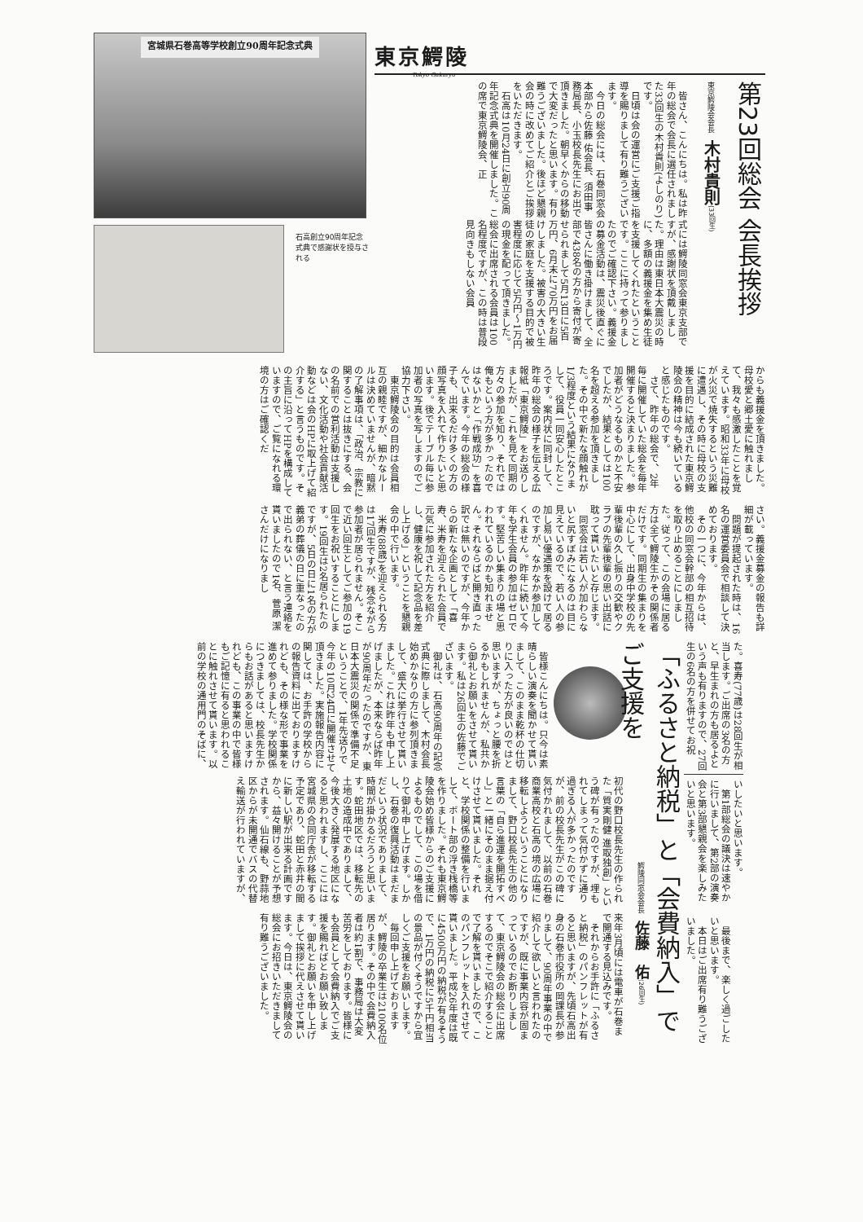東京鰐陵 Tokyo Gakuryo
第23回総会 会長挨拶
東京鰐陵会会長　木村貴則(33回生)
皆さん、こんにちは。私は昨年の総会で会長に選任されました33回生の木村貴則(よしのり)です。
日頃は会の運営にご支援ご指導を賜りまして有り難うございます。
今日の総会には、石巻同窓会本部から佐藤 佑会長、須田事務局長、小玉校長先生にお出で頂きました。朝早くからの移動で大変だったと思います。有り難うございました。後ほど懇親会の時に改めてご紹介とご挨拶をいただきます。
石高は10月24日に創立90周年記念式典を開催しました。この席で東京鰐陵会、正
式には鰐陵同窓会東京支部ですが、感謝状を頂戴しました。理由は東日本大震災の時に、多額の義援金を集め生徒を支援してくれたということです。ここに持って参りましたのでご確認下さい。義援金の募金活動は、震災後直ぐに皆さんに働き掛けまして、全部で438名の方から寄付が寄せられまして5月13日に5百万円、6月末に70万円をお届けしました。被害の大きい生徒の家庭を支援する目的で被害程度に応じて5万円～1万円の現金を配って頂きました。総会に出席される会員は100名程度ですが、この時は普段見向きもしない会員
宮城県石巻高等学校創立90周年記念式典
石高創立90周年記念式典で感謝状を授与される
からも義援金を頂きました。母校愛と郷土愛に触れまして、我々も感激したことを覚えています。昭和33年に母校が火災で焼失するという災難に遭遇し、その時に母校の支援を目的に結成された東京鰐陵会の精神は今も続いていると感じたものです。
さて、昨年の総会で、2年毎に開催していた総会を毎年開催すると決まりました。参加者がどうなるものかと不安でしたが、結果としては100名を超える参加を頂きました。その中で新たな顔触れが1/3程度という結果になりまして、役員一同安心したところです。案内状に同封して、昨年の総会の様子を伝える広報紙「東京鰐陵」をお送りしましたが、これを見て同期の方々の参加を知り、それでは俺もという方が多かったのではないかと「作戦成功」を喜んでいます。今年の総会の様子も、出来るだけ多くの方の顔写真を入れて作りたいと思います。後でテーブル毎に参加者の写真を写しますのでご協力下さい。
東京鰐陵会の目的は会員相互の親睦ですが、細かなルールは決めていませんが、暗黙の了解事項は、「政治、宗教に関することは抜きにする、会の名前での営利活動は支援しない、文化活動や社会貢献活動などは会のHPに取上げて紹介する」と言うものです。その主旨に沿ってHPを構成していますので、ご覧になれる環境の方はご確認くだ
さい。義援金募金の報告も詳細が載っています。
問題が提起された時は、16名の運営委員会で相談して決めております。
その一つに、今年からは、他校の同窓会幹部の相互招待を取り止めることにしました。従って、この会場に居る方は全て鰐陵生かその関係者だけです。同期生の集まりを中心にして、出身中学校の先輩後輩の久し振りの交歓やクラブの先輩後輩の思い出話に耽って貰いたいと存じます。
同窓会は若い人が加わらないと尻すぼみになるのは目に見えているので、若い人の参加し易い優遇策を設けて居るのですが、なかなか参加してくれません。昨年に続いて今年も学生会員の参加はゼロです。堅苦しい集まりの場と思われているのかも知れません。それならばと開き直った訳では無いのですが、今年からの新たな企画として「喜寿、米寿を迎えられた会員で元気に参加された方を紹介し、健康を祝して記念品を差し上げる」ということを懇親会の中で行います。
米寿(88歳)を迎えられる方は17回生ですが、残念ながら参加者が居られません。そこで近い回生としてご参加の19回生をお祝いすることにします。19回生は2名居られたのですが、5日の日に1名の方が義弟の葬儀の日に重なったので出られない、と言う連絡を貰いましたので1名、菅原 潔さんだけになりまし
た。喜寿(77歳)は28回生が相当します。ご出席の3名の方と、早生まれの方も居るよという声も有りますので、27回生の6名の方を併せてお祝
いしたいと思います。
第1部総会の議決は速やかに行いまして、第2部の演奏会と第3部懇親会を楽しみたいと思います。
最後まで、楽しく過ごしたいと思います。
本日はご出席有り難うございました。
「ふるさと納税」と「会費納入」でご支援を
鰐陵同窓会会長　佐藤　佑(26回生)
皆様こんにちは。只今は素晴らしい演奏を聞かせて貰いまして、このまま乾杯の仕切りに入った方が良いのではと思いますが、ちょっと腰を折るかもしれませんが、私共から御礼とお願いをさせて貰います。私は26回生の佐藤でございます。
御礼は、石高90周年の記念式典に際しまして、木村会長始めかなりの方に参列頂きまして、盛大に挙行させて貰いました。これは昨年も申し上げましたが、本来ならば昨年が90周年だったのですが、東日本大震災の関係で準備不足ということで、1年先送りで今年の10月24日に開催させて頂きました。実施報告内容に関しては、お手許の学校からの報告資料に出ておりますけれども、その様な形で事業を進めて参りました。学校関係につきましては、校長先生からもお話があると思いますけれども、この事業の中で皆様もご記憶に有ると思われることに触れさせて貰います。以前の学校の通用門のそばに、
初代の野口校長先生の作られた「質実剛健 進取独創」という碑が有ったのですが、埋もれてしまって気付かずに通り過ぎる人が多かったのですが、前の校長先生がこの碑に気付かれまして、以前の石巻商業高校と石高の境の広場に移転しようということになりまして、野口校長先生の他の言葉の「自ら進運を開拓すべし」と一緒にそのまま据え付けさせて貰いました。それと、学校関係の整備を行いまして、ボート部の浮き桟橋等を作りました。それも東京鰐陵会始め皆様からのご支援によるものでして、この場を借りて御礼申し上げます。しかし、石巻の復興活動はまだまだという状況でありまして、時間が掛かるだろうと思います。蛇田地区では、移転先の土地の造成中でありまして、今後大きく発展する地区になると思われますし、ここには宮城県の合同庁舎が移転する予定であり、蛇田と赤井の間に新しい駅が出来る計画ですから、益々開けることが予想されます。仙石線も、野蒜地区からが未開通でバスの代替え輸送が行われていますが、
来年3月頃には電車が石巻まで開通する見込みです。
それからお手許に「ふるさと納税」のパンフレットが有ると思いますが、先頃石高出身の石巻市役所の岡課長が参りまして、90周年事業の中で紹介して欲しいと言われたのですが、既に事業内容が固まっているのでお断りしまして、東京鰐陵会の総会に出席するのでそこで紹介することで了解を貰いましたので、このパンフレットを入れさせて貰いました。平成26年度は既に4500万円の納税が有るそうで、1万円の納税に5千円相当の景品が付くそうですから宜しくご支援をお願いします。
毎回申し上げておりますが、鰐陵の卒業生は2100名位居ります。その中で会費納入者は約1割で、事務局は大変苦労をしております。皆様にも会員として会費納入でご支援を賜ればとお願い致します。御礼とお願いを申し上げまして挨拶に代えさせて貰います。今日は、東京鰐陵会の総会にお招きいただきまして有り難うございました。